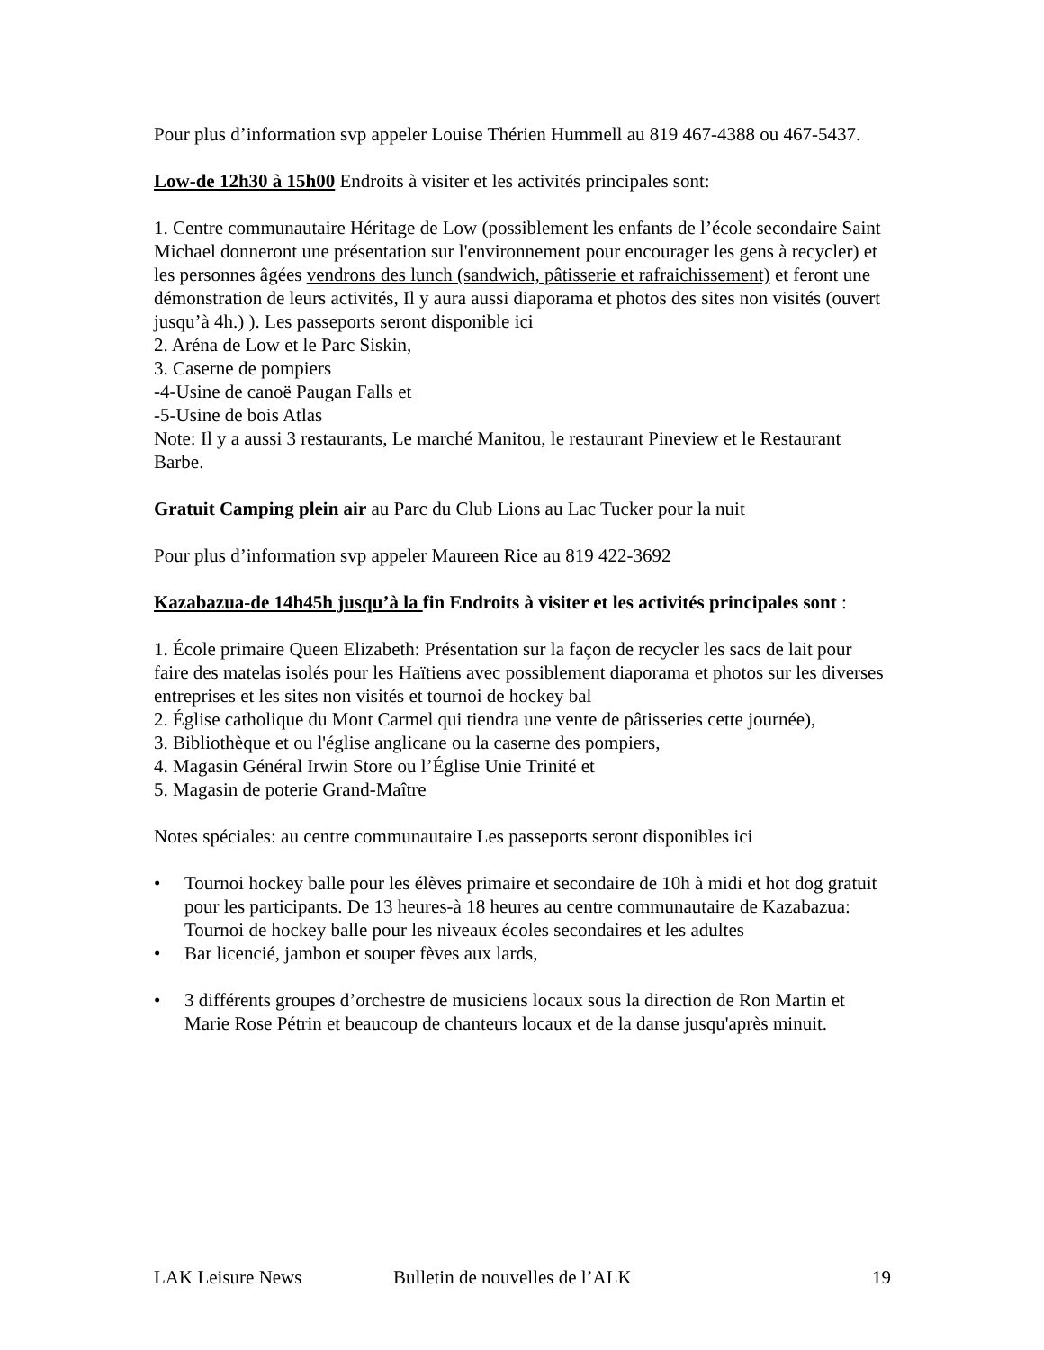Pour plus d’information svp appeler Louise Thérien Hummell au 819 467-4388 ou 467-5437.
Low-de 12h30 à 15h00 Endroits à visiter et les activités principales sont:
1. Centre communautaire Héritage de Low (possiblement les enfants de l’école secondaire Saint Michael donneront une présentation sur l'environnement pour encourager les gens à recycler) et les personnes âgées vendrons des lunch (sandwich, pâtisserie et rafraichissement) et feront une démonstration de leurs activités, Il y aura aussi diaporama et photos des sites non visités (ouvert jusqu’à 4h.) ). Les passeports seront disponible ici
2. Aréna de Low et le Parc Siskin,
3. Caserne de pompiers
-4-Usine de canoë Paugan Falls et
-5-Usine de bois Atlas
Note: Il y a aussi 3 restaurants, Le marché Manitou, le restaurant Pineview et le Restaurant Barbe.
Gratuit Camping plein air au Parc du Club Lions au Lac Tucker pour la nuit
Pour plus d’information svp appeler Maureen Rice au 819 422-3692
Kazabazua-de 14h45h jusqu’à la fin Endroits à visiter et les activités principales sont :
1. École primaire Queen Elizabeth: Présentation sur la façon de recycler les sacs de lait pour faire des matelas isolés pour les Haïtiens avec possiblement diaporama et photos sur les diverses entreprises et les sites non visités et tournoi de hockey bal
2. Église catholique du Mont Carmel qui tiendra une vente de pâtisseries cette journée),
3. Bibliothèque et ou l'église anglicane ou la caserne des pompiers,
4. Magasin Général Irwin Store ou l’Église Unie Trinité et
5. Magasin de poterie Grand-Maître
Notes spéciales: au centre communautaire Les passeports seront disponibles ici
• Tournoi hockey balle pour les élèves primaire et secondaire de 10h à midi et hot dog gratuit pour les participants. De 13 heures-à 18 heures au centre communautaire de Kazabazua: Tournoi de hockey balle pour les niveaux écoles secondaires et les adultes
• Bar licencié, jambon et souper fèves aux lards,
• 3 différents groupes d’orchestre de musiciens locaux sous la direction de Ron Martin et Marie Rose Pétrin et beaucoup de chanteurs locaux et de la danse jusqu'après minuit.
LAK Leisure News Bulletin de nouvelles de l’ALK 19